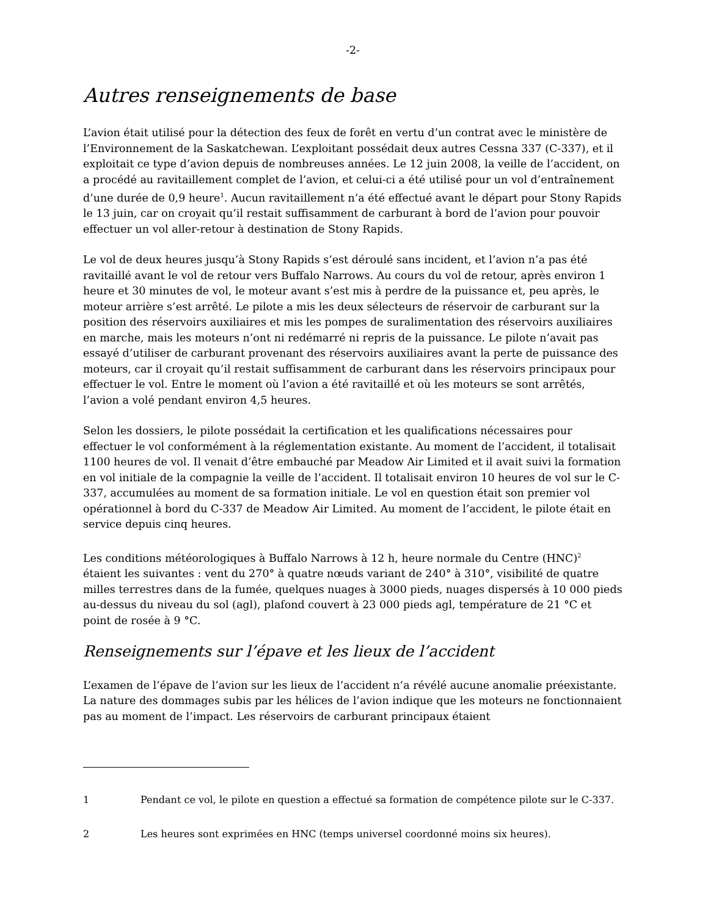-2-
Autres renseignements de base
L’avion était utilisé pour la détection des feux de forêt en vertu d’un contrat avec le ministère de l’Environnement de la Saskatchewan. L’exploitant possédait deux autres Cessna 337 (C-337), et il exploitait ce type d’avion depuis de nombreuses années. Le 12 juin 2008, la veille de l’accident, on a procédé au ravitaillement complet de l’avion, et celui-ci a été utilisé pour un vol d’entraînement d’une durée de 0,9 heure<sup>1</sup>. Aucun ravitaillement n’a été effectué avant le départ pour Stony Rapids le 13 juin, car on croyait qu’il restait suffisamment de carburant à bord de l’avion pour pouvoir effectuer un vol aller-retour à destination de Stony Rapids.
Le vol de deux heures jusqu’à Stony Rapids s’est déroulé sans incident, et l’avion n’a pas été ravitaillé avant le vol de retour vers Buffalo Narrows. Au cours du vol de retour, après environ 1 heure et 30 minutes de vol, le moteur avant s’est mis à perdre de la puissance et, peu après, le moteur arrière s’est arrêté. Le pilote a mis les deux sélecteurs de réservoir de carburant sur la position des réservoirs auxiliaires et mis les pompes de suralimentation des réservoirs auxiliaires en marche, mais les moteurs n’ont ni redémarré ni repris de la puissance. Le pilote n’avait pas essayé d’utiliser de carburant provenant des réservoirs auxiliaires avant la perte de puissance des moteurs, car il croyait qu’il restait suffisamment de carburant dans les réservoirs principaux pour effectuer le vol. Entre le moment où l’avion a été ravitaillé et où les moteurs se sont arrêtés, l’avion a volé pendant environ 4,5 heures.
Selon les dossiers, le pilote possédait la certification et les qualifications nécessaires pour effectuer le vol conformément à la réglementation existante. Au moment de l’accident, il totalisait 1100 heures de vol. Il venait d’être embauché par Meadow Air Limited et il avait suivi la formation en vol initiale de la compagnie la veille de l’accident. Il totalisait environ 10 heures de vol sur le C-337, accumulées au moment de sa formation initiale. Le vol en question était son premier vol opérationnel à bord du C-337 de Meadow Air Limited. Au moment de l’accident, le pilote était en service depuis cinq heures.
Les conditions météorologiques à Buffalo Narrows à 12 h, heure normale du Centre (HNC)<sup>2</sup> étaient les suivantes : vent du 270° à quatre nœuds variant de 240° à 310°, visibilité de quatre milles terrestres dans de la fumée, quelques nuages à 3000 pieds, nuages dispersés à 10 000 pieds au-dessus du niveau du sol (agl), plafond couvert à 23 000 pieds agl, température de 21 °C et point de rosée à 9 °C.
Renseignements sur l’épave et les lieux de l’accident
L’examen de l’épave de l’avion sur les lieux de l’accident n’a révélé aucune anomalie préexistante. La nature des dommages subis par les hélices de l’avion indique que les moteurs ne fonctionnaient pas au moment de l’impact. Les réservoirs de carburant principaux étaient
1 Pendant ce vol, le pilote en question a effectué sa formation de compétence pilote sur le C-337.
2 Les heures sont exprimées en HNC (temps universel coordonné moins six heures).